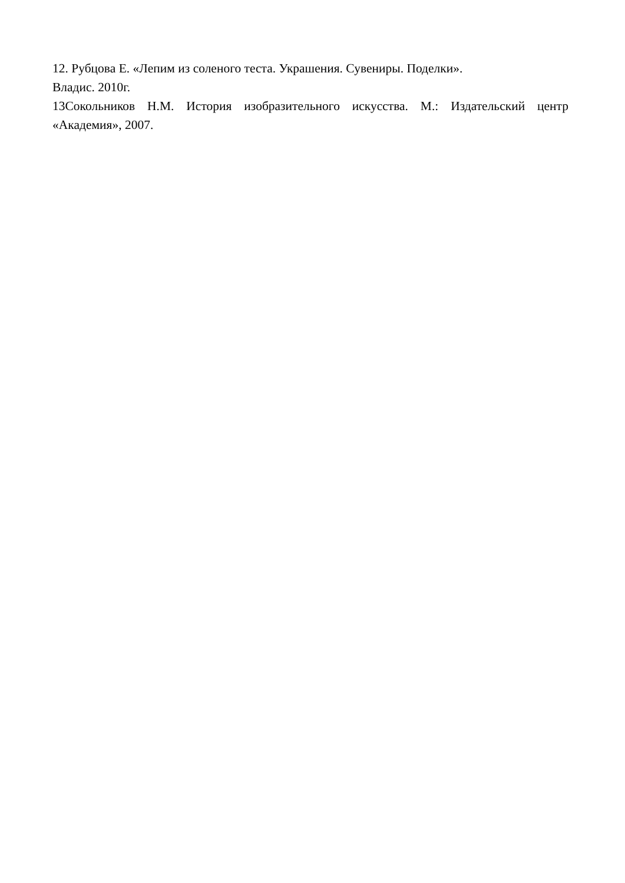12. Рубцова Е. «Лепим из соленого теста. Украшения. Сувениры. Поделки».
Владис. 2010г.
13Сокольников Н.М. История изобразительного искусства. М.: Издательский центр «Академия», 2007.